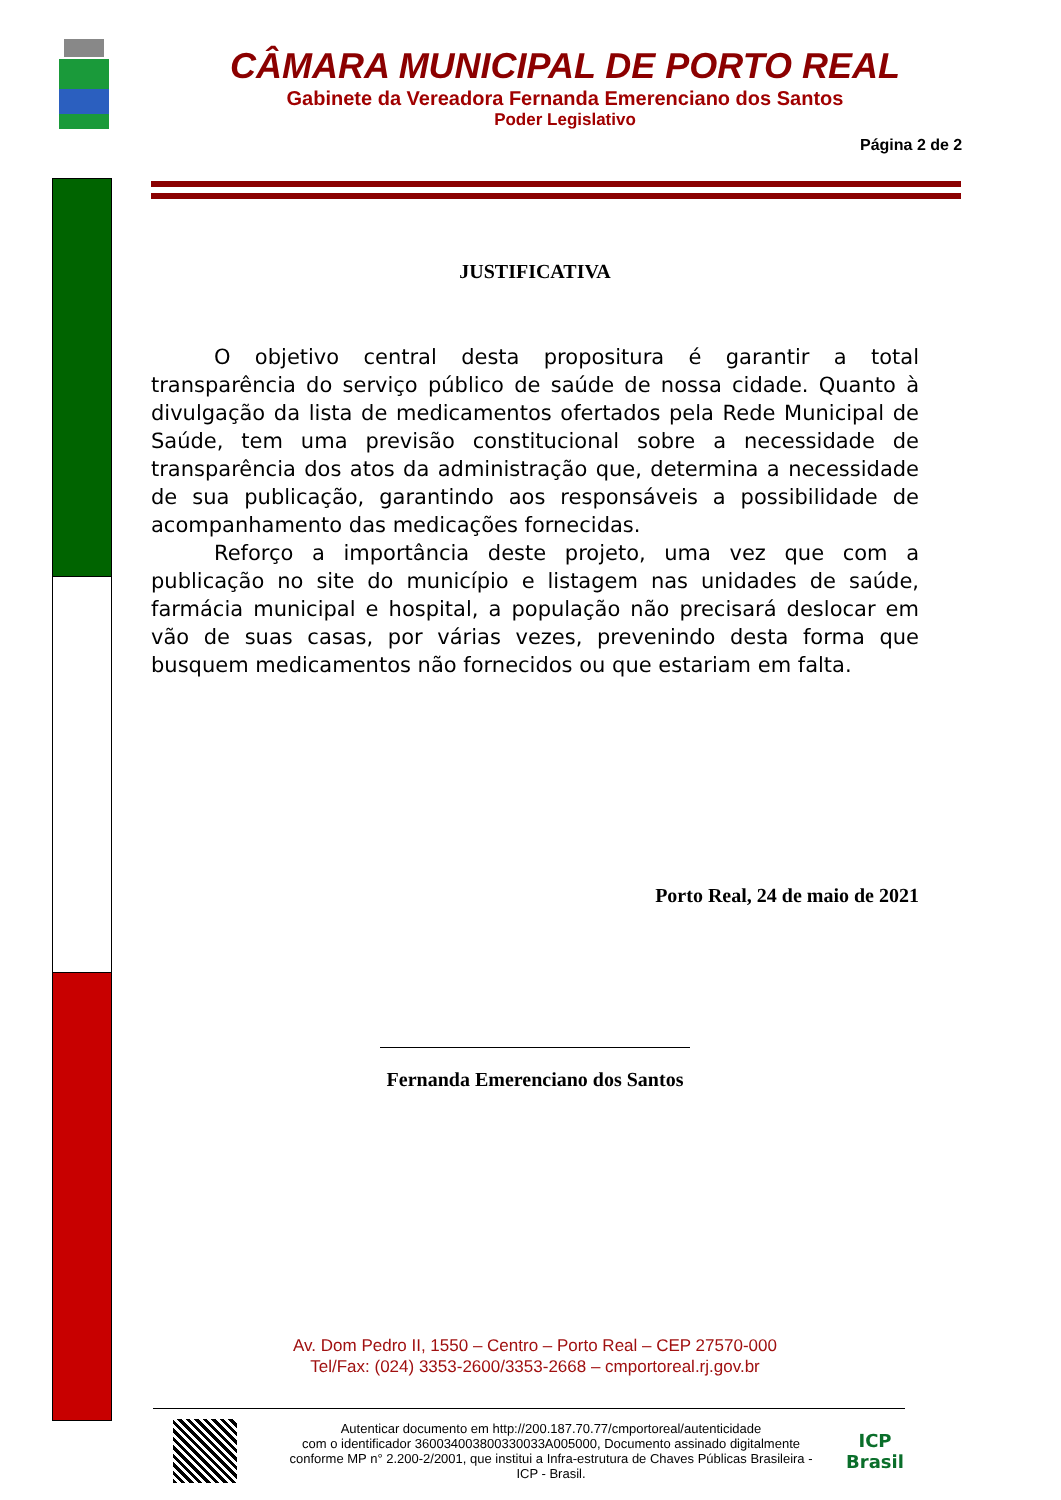CÂMARA MUNICIPAL DE PORTO REAL
Gabinete da Vereadora Fernanda Emerenciano dos Santos
Poder Legislativo
Página 2 de 2
JUSTIFICATIVA
O objetivo central desta propositura é garantir a total transparência do serviço público de saúde de nossa cidade. Quanto à divulgação da lista de medicamentos ofertados pela Rede Municipal de Saúde, tem uma previsão constitucional sobre a necessidade de transparência dos atos da administração que, determina a necessidade de sua publicação, garantindo aos responsáveis a possibilidade de acompanhamento das medicações fornecidas.
Reforço a importância deste projeto, uma vez que com a publicação no site do município e listagem nas unidades de saúde, farmácia municipal e hospital, a população não precisará deslocar em vão de suas casas, por várias vezes, prevenindo desta forma que busquem medicamentos não fornecidos ou que estariam em falta.
Porto Real, 24 de maio de 2021
Fernanda Emerenciano dos Santos
Av. Dom Pedro II, 1550 – Centro – Porto Real – CEP 27570-000
Tel/Fax: (024) 3353-2600/3353-2668 – cmportoreal.rj.gov.br
Autenticar documento em http://200.187.70.77/cmportoreal/autenticidade
com o identificador 360034003800330033A005000, Documento assinado digitalmente
conforme MP n° 2.200-2/2001, que institui a Infra-estrutura de Chaves Públicas Brasileira -
ICP - Brasil.
ICP
Brasil